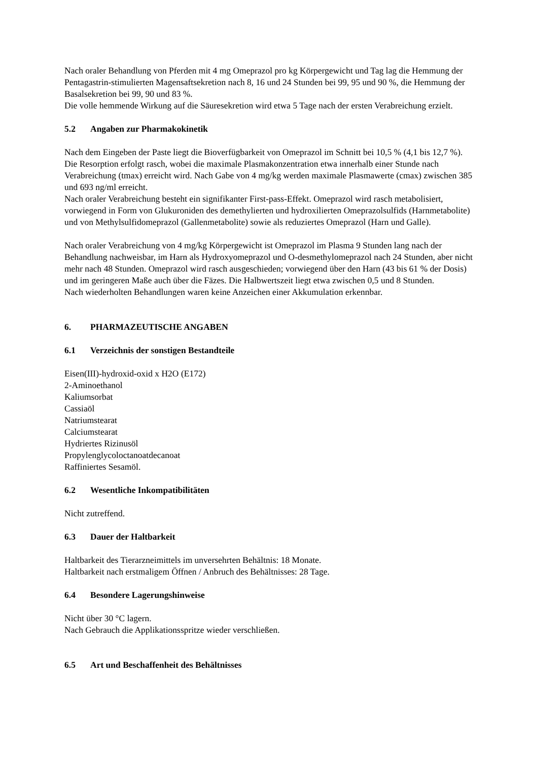Nach oraler Behandlung von Pferden mit 4 mg Omeprazol pro kg Körpergewicht und Tag lag die Hemmung der Pentagastrin-stimulierten Magensaftsekretion nach 8, 16 und 24 Stunden bei 99, 95 und 90 %, die Hemmung der Basalsekretion bei 99, 90 und 83 %.
Die volle hemmende Wirkung auf die Säuresekretion wird etwa 5 Tage nach der ersten Verabreichung erzielt.
5.2 Angaben zur Pharmakokinetik
Nach dem Eingeben der Paste liegt die Bioverfügbarkeit von Omeprazol im Schnitt bei 10,5 % (4,1 bis 12,7 %). Die Resorption erfolgt rasch, wobei die maximale Plasmakonzentration etwa innerhalb einer Stunde nach Verabreichung (tmax) erreicht wird. Nach Gabe von 4 mg/kg werden maximale Plasmawerte (cmax) zwischen 385 und 693 ng/ml erreicht.
Nach oraler Verabreichung besteht ein signifikanter First-pass-Effekt. Omeprazol wird rasch metabolisiert, vorwiegend in Form von Glukuroniden des demethylierten und hydroxilierten Omeprazolsulfids (Harnmetabolite) und von Methylsulfidomeprazol (Gallenmetabolite) sowie als reduziertes Omeprazol (Harn und Galle).
Nach oraler Verabreichung von 4 mg/kg Körpergewicht ist Omeprazol im Plasma 9 Stunden lang nach der Behandlung nachweisbar, im Harn als Hydroxyomeprazol und O-desmethylomeprazol nach 24 Stunden, aber nicht mehr nach 48 Stunden. Omeprazol wird rasch ausgeschieden; vorwiegend über den Harn (43 bis 61 % der Dosis) und im geringeren Maße auch über die Fäzes. Die Halbwertszeit liegt etwa zwischen 0,5 und 8 Stunden.
Nach wiederholten Behandlungen waren keine Anzeichen einer Akkumulation erkennbar.
6. PHARMAZEUTISCHE ANGABEN
6.1 Verzeichnis der sonstigen Bestandteile
Eisen(III)-hydroxid-oxid x H2O (E172)
2-Aminoethanol
Kaliumsorbat
Cassiaöl
Natriumstearat
Calciumstearat
Hydriertes Rizinusöl
Propylenglycoloctanoatdecanoat
Raffiniertes Sesamöl.
6.2 Wesentliche Inkompatibilitäten
Nicht zutreffend.
6.3 Dauer der Haltbarkeit
Haltbarkeit des Tierarzneimittels im unversehrten Behältnis: 18 Monate.
Haltbarkeit nach erstmaligem Öffnen / Anbruch des Behältnisses: 28 Tage.
6.4 Besondere Lagerungshinweise
Nicht über 30 °C lagern.
Nach Gebrauch die Applikationsspritze wieder verschließen.
6.5 Art und Beschaffenheit des Behältnisses